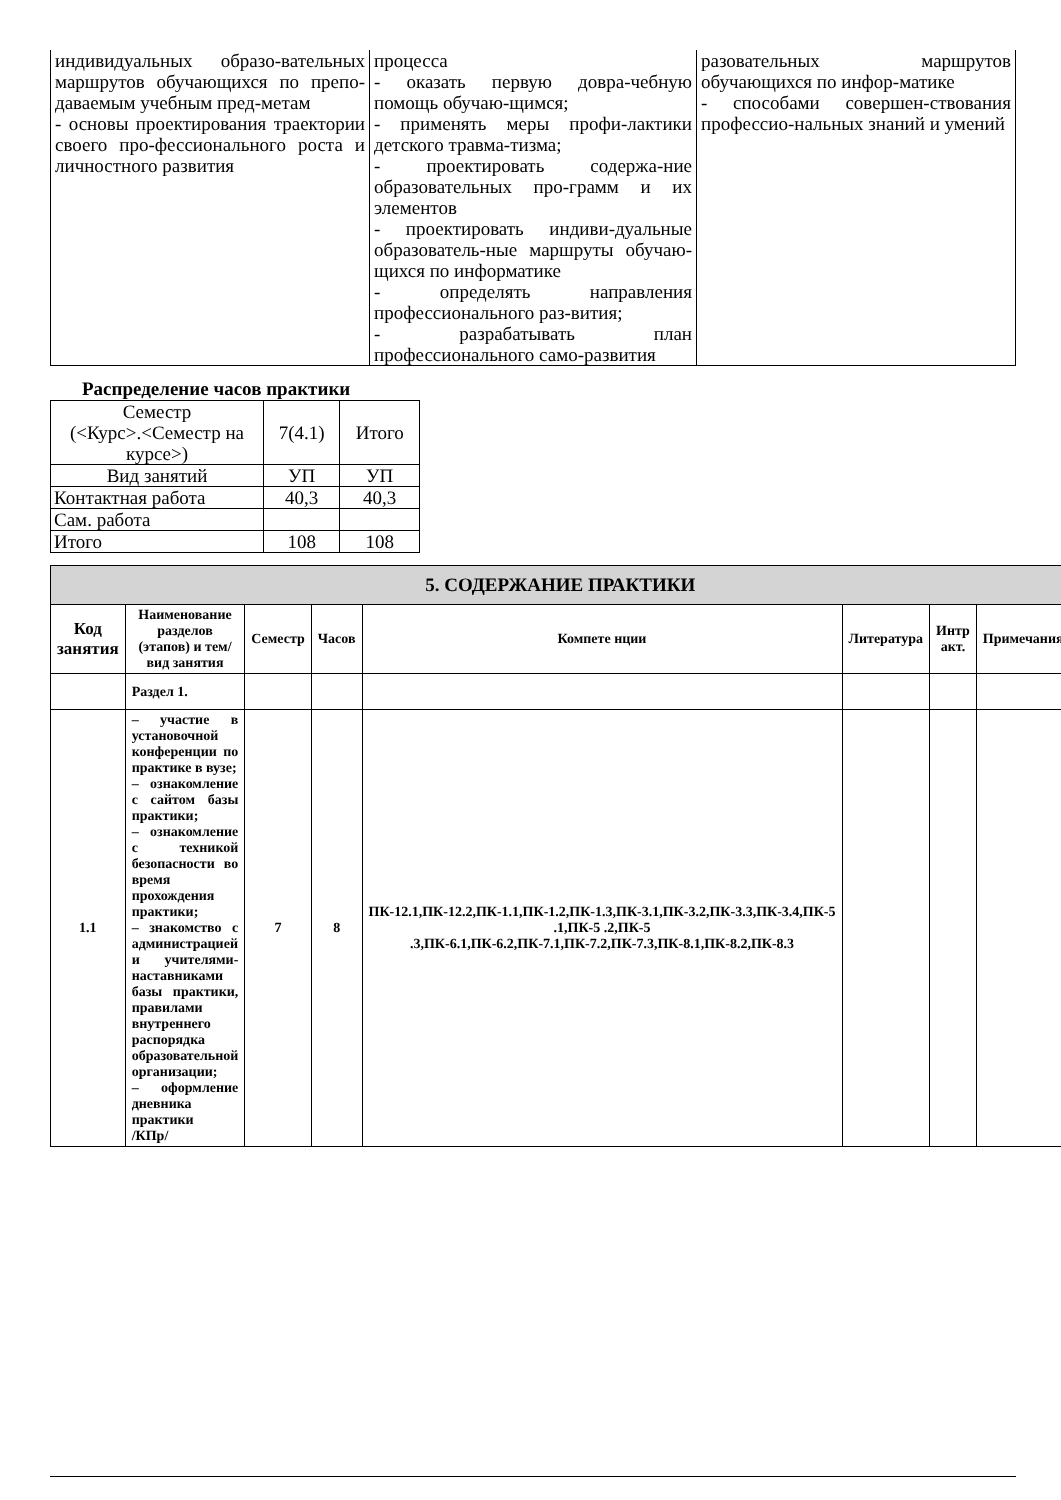| индивидуальных образо-вательных маршрутов обучающихся по препо-даваемым учебным пред-метам - основы проектирования траектории своего про-фессионального роста и личностного развития | процесса - оказать первую довра-чебную помощь обучаю-щимся; - применять меры профи-лактики детского травма-тизма; - проектировать содержа-ние образовательных про-грамм и их элементов - проектировать индиви-дуальные образователь-ные маршруты обучаю-щихся по информатике - определять направления профессионального раз-вития; - разрабатывать план профессионального само-развития | разовательных маршрутов обучающихся по инфор-матике - способами совершен-ствования профессио-нальных знаний и умений |
Распределение часов практики
| Семестр (<Курс>.<Семестр на курсе>) | 7(4.1) | Итого |
| Вид занятий | УП | УП |
| Контактная работа | 40,3 | 40,3 |
| Сам. работа | | |
| Итого | 108 | 108 |
| 5. СОДЕРЖАНИЕ ПРАКТИКИ | | | | | | | |
| --- | --- | --- | --- | --- | --- | --- | --- |
| Код занятия | Наименование разделов (этапов) и тем/вид занятия | Семестр | Часов | Компете нции | Литература | Интр акт. | Примечания |
| | Раздел 1. | | | | | | |
| 1.1 | – участие в установочной конференции по практике в вузе; – ознакомление с сайтом базы практики; – ознакомление с техникой безопасности во время прохождения практики; – знакомство с администрацией и учителями-наставниками базы практики, правилами внутреннего распорядка образовательной организации; – оформление дневника практики /КПр/ | 7 | 8 | ПК-12.1,ПК-12.2,ПК-1.1,ПК-1.2,ПК-1.3,ПК-3.1,ПК-3.2,ПК-3.3,ПК-3.4,ПК-5 .1,ПК-5 .2,ПК-5 .3,ПК-6.1,ПК-6.2,ПК-7.1,ПК-7.2,ПК-7.3,ПК-8.1,ПК-8.2,ПК-8.3 | | | |